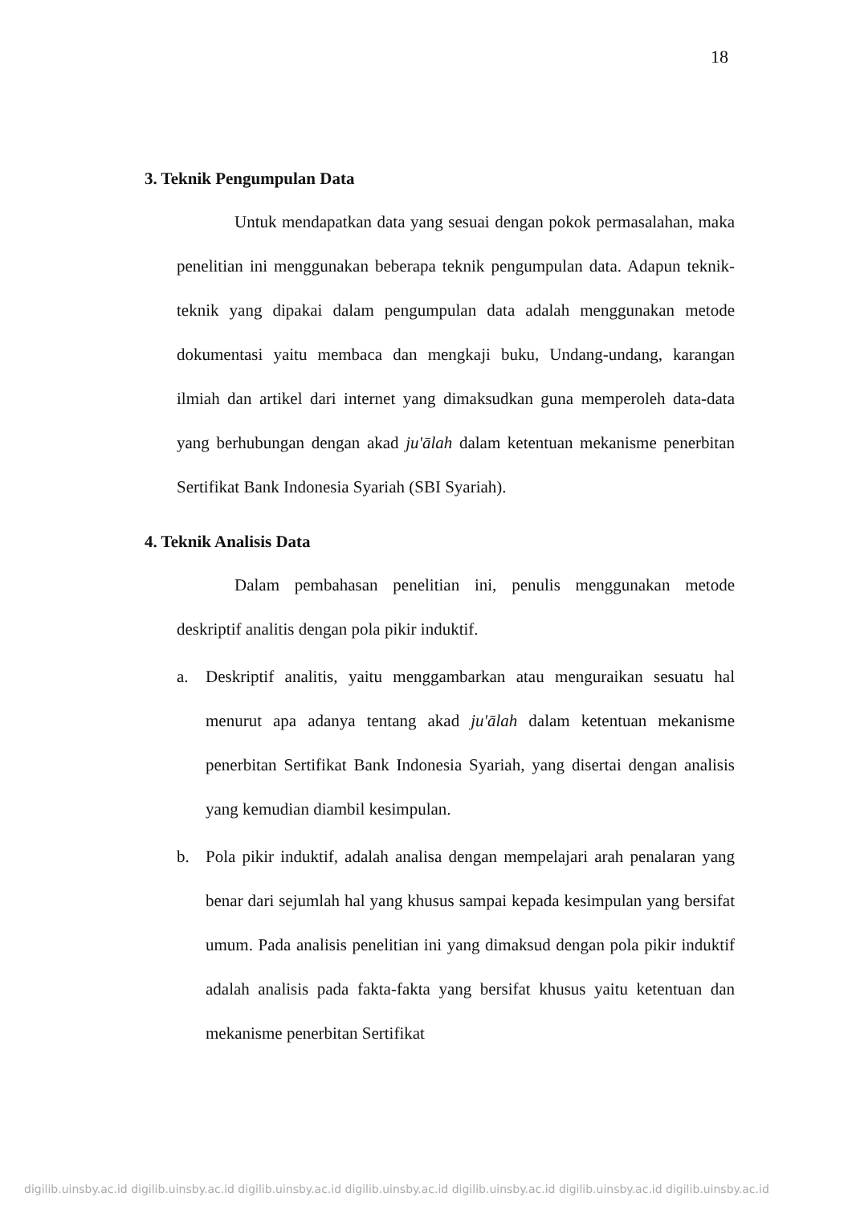18
3. Teknik Pengumpulan Data
Untuk mendapatkan data yang sesuai dengan pokok permasalahan, maka penelitian ini menggunakan beberapa teknik pengumpulan data. Adapun teknik-teknik yang dipakai dalam pengumpulan data adalah menggunakan metode dokumentasi yaitu membaca dan mengkaji buku, Undang-undang, karangan ilmiah dan artikel dari internet yang dimaksudkan guna memperoleh data-data yang berhubungan dengan akad ju'ālah dalam ketentuan mekanisme penerbitan Sertifikat Bank Indonesia Syariah (SBI Syariah).
4. Teknik Analisis Data
Dalam pembahasan penelitian ini, penulis menggunakan metode deskriptif analitis dengan pola pikir induktif.
a. Deskriptif analitis, yaitu menggambarkan atau menguraikan sesuatu hal menurut apa adanya tentang akad ju'ālah dalam ketentuan mekanisme penerbitan Sertifikat Bank Indonesia Syariah, yang disertai dengan analisis yang kemudian diambil kesimpulan.
b. Pola pikir induktif, adalah analisa dengan mempelajari arah penalaran yang benar dari sejumlah hal yang khusus sampai kepada kesimpulan yang bersifat umum. Pada analisis penelitian ini yang dimaksud dengan pola pikir induktif adalah analisis pada fakta-fakta yang bersifat khusus yaitu ketentuan dan mekanisme penerbitan Sertifikat
digilib.uinsby.ac.id digilib.uinsby.ac.id digilib.uinsby.ac.id digilib.uinsby.ac.id digilib.uinsby.ac.id digilib.uinsby.ac.id digilib.uinsby.ac.id